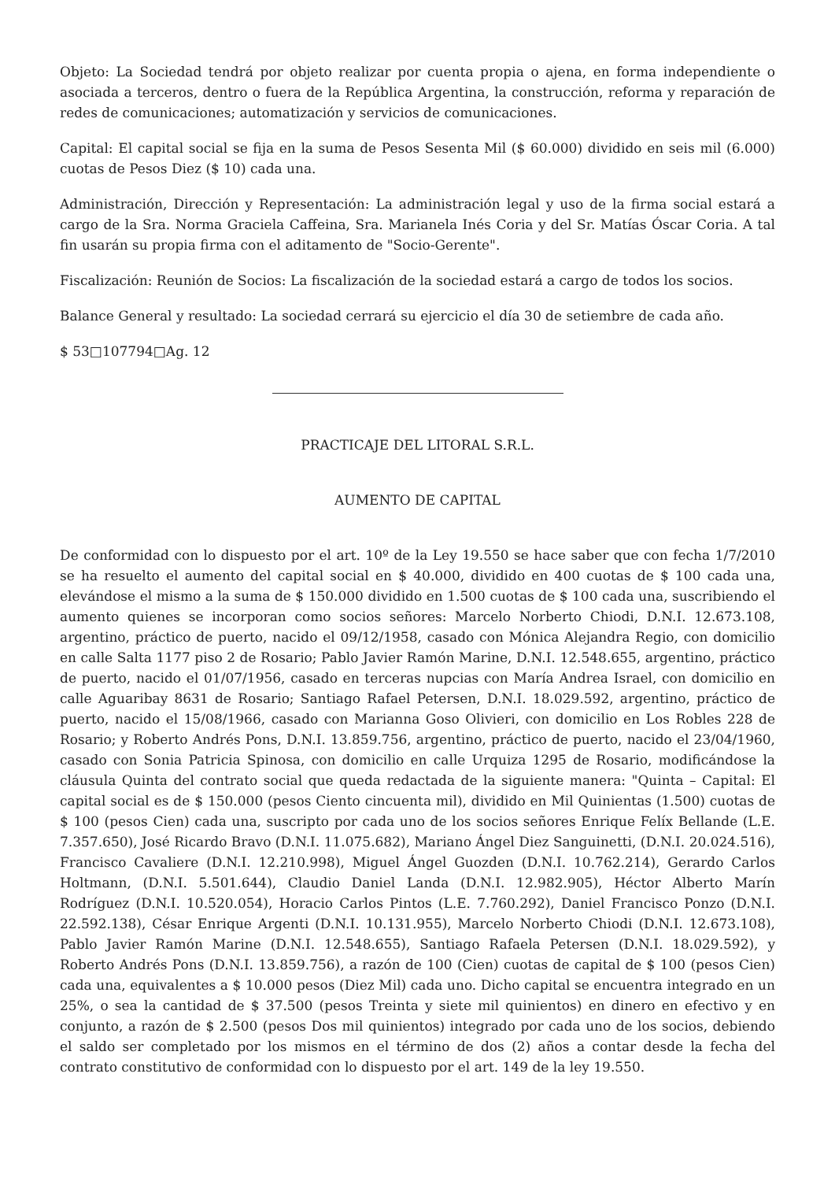Objeto: La Sociedad tendrá por objeto realizar por cuenta propia o ajena, en forma independiente o asociada a terceros, dentro o fuera de la República Argentina, la construcción, reforma y reparación de redes de comunicaciones; automatización y servicios de comunicaciones.
Capital: El capital social se fija en la suma de Pesos Sesenta Mil ($ 60.000) dividido en seis mil (6.000) cuotas de Pesos Diez ($ 10) cada una.
Administración, Dirección y Representación: La administración legal y uso de la firma social estará a cargo de la Sra. Norma Graciela Caffeina, Sra. Marianela Inés Coria y del Sr. Matías Óscar Coria. A tal fin usarán su propia firma con el aditamento de "Socio-Gerente".
Fiscalización: Reunión de Socios: La fiscalización de la sociedad estará a cargo de todos los socios.
Balance General y resultado: La sociedad cerrará su ejercicio el día 30 de setiembre de cada año.
$ 53□107794□Ag. 12
PRACTICAJE DEL LITORAL S.R.L.
AUMENTO DE CAPITAL
De conformidad con lo dispuesto por el art. 10º de la Ley 19.550 se hace saber que con fecha 1/7/2010 se ha resuelto el aumento del capital social en $ 40.000, dividido en 400 cuotas de $ 100 cada una, elevándose el mismo a la suma de $ 150.000 dividido en 1.500 cuotas de $ 100 cada una, suscribiendo el aumento quienes se incorporan como socios señores: Marcelo Norberto Chiodi, D.N.I. 12.673.108, argentino, práctico de puerto, nacido el 09/12/1958, casado con Mónica Alejandra Regio, con domicilio en calle Salta 1177 piso 2 de Rosario; Pablo Javier Ramón Marine, D.N.I. 12.548.655, argentino, práctico de puerto, nacido el 01/07/1956, casado en terceras nupcias con María Andrea Israel, con domicilio en calle Aguaribay 8631 de Rosario; Santiago Rafael Petersen, D.N.I. 18.029.592, argentino, práctico de puerto, nacido el 15/08/1966, casado con Marianna Goso Olivieri, con domicilio en Los Robles 228 de Rosario; y Roberto Andrés Pons, D.N.I. 13.859.756, argentino, práctico de puerto, nacido el 23/04/1960, casado con Sonia Patricia Spinosa, con domicilio en calle Urquiza 1295 de Rosario, modificándose la cláusula Quinta del contrato social que queda redactada de la siguiente manera: "Quinta – Capital: El capital social es de $ 150.000 (pesos Ciento cincuenta mil), dividido en Mil Quinientas (1.500) cuotas de $ 100 (pesos Cien) cada una, suscripto por cada uno de los socios señores Enrique Felíx Bellande (L.E. 7.357.650), José Ricardo Bravo (D.N.I. 11.075.682), Mariano Ángel Diez Sanguinetti, (D.N.I. 20.024.516), Francisco Cavaliere (D.N.I. 12.210.998), Miguel Ángel Guozden (D.N.I. 10.762.214), Gerardo Carlos Holtmann, (D.N.I. 5.501.644), Claudio Daniel Landa (D.N.I. 12.982.905), Héctor Alberto Marín Rodríguez (D.N.I. 10.520.054), Horacio Carlos Pintos (L.E. 7.760.292), Daniel Francisco Ponzo (D.N.I. 22.592.138), César Enrique Argenti (D.N.I. 10.131.955), Marcelo Norberto Chiodi (D.N.I. 12.673.108), Pablo Javier Ramón Marine (D.N.I. 12.548.655), Santiago Rafaela Petersen (D.N.I. 18.029.592), y Roberto Andrés Pons (D.N.I. 13.859.756), a razón de 100 (Cien) cuotas de capital de $ 100 (pesos Cien) cada una, equivalentes a $ 10.000 pesos (Diez Mil) cada uno. Dicho capital se encuentra integrado en un 25%, o sea la cantidad de $ 37.500 (pesos Treinta y siete mil quinientos) en dinero en efectivo y en conjunto, a razón de $ 2.500 (pesos Dos mil quinientos) integrado por cada uno de los socios, debiendo el saldo ser completado por los mismos en el término de dos (2) años a contar desde la fecha del contrato constitutivo de conformidad con lo dispuesto por el art. 149 de la ley 19.550.